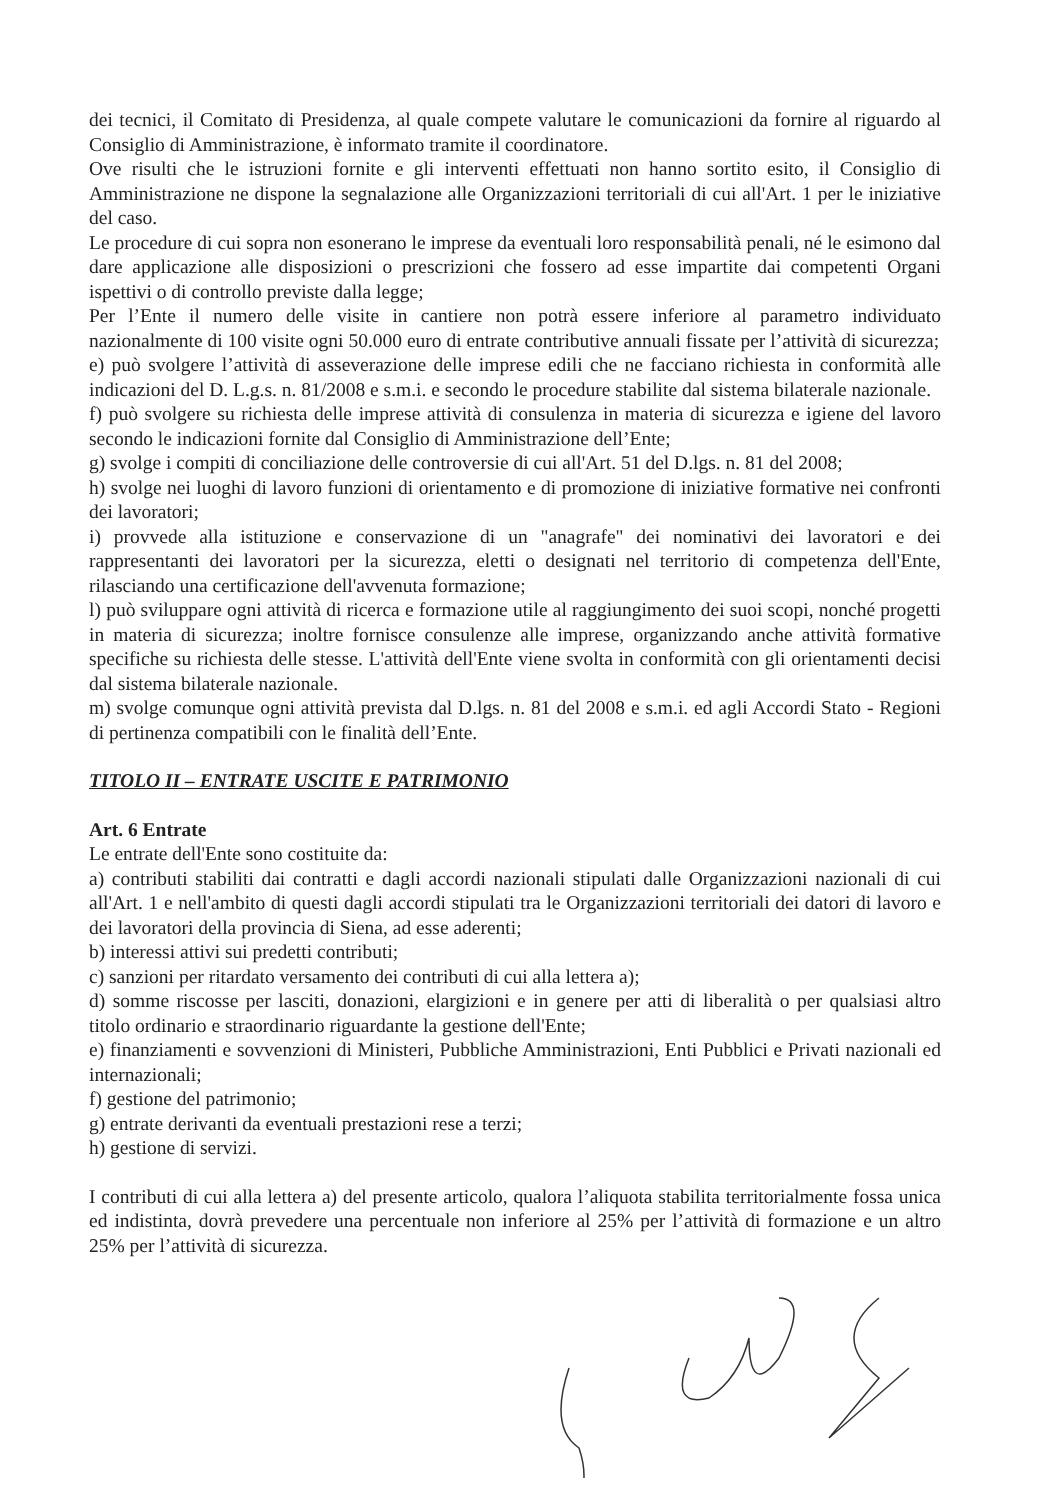dei tecnici, il Comitato di Presidenza, al quale compete valutare le comunicazioni da fornire al riguardo al Consiglio di Amministrazione, è informato tramite il coordinatore.
Ove risulti che le istruzioni fornite e gli interventi effettuati non hanno sortito esito, il Consiglio di Amministrazione ne dispone la segnalazione alle Organizzazioni territoriali di cui all'Art. 1 per le iniziative del caso.
Le procedure di cui sopra non esonerano le imprese da eventuali loro responsabilità penali, né le esimono dal dare applicazione alle disposizioni o prescrizioni che fossero ad esse impartite dai competenti Organi ispettivi o di controllo previste dalla legge;
Per l’Ente il numero delle visite in cantiere non potrà essere inferiore al parametro individuato nazionalmente di 100 visite ogni 50.000 euro di entrate contributive annuali fissate per l’attività di sicurezza;
e) può svolgere l’attività di asseverazione delle imprese edili che ne facciano richiesta in conformità alle indicazioni del D. L.g.s. n. 81/2008 e s.m.i. e secondo le procedure stabilite dal sistema bilaterale nazionale.
f) può svolgere su richiesta delle imprese attività di consulenza in materia di sicurezza e igiene del lavoro secondo le indicazioni fornite dal Consiglio di Amministrazione dell’Ente;
g) svolge i compiti di conciliazione delle controversie di cui all'Art. 51 del D.lgs. n. 81 del 2008;
h) svolge nei luoghi di lavoro funzioni di orientamento e di promozione di iniziative formative nei confronti dei lavoratori;
i) provvede alla istituzione e conservazione di un "anagrafe" dei nominativi dei lavoratori e dei rappresentanti dei lavoratori per la sicurezza, eletti o designati nel territorio di competenza dell'Ente, rilasciando una certificazione dell'avvenuta formazione;
l) può sviluppare ogni attività di ricerca e formazione utile al raggiungimento dei suoi scopi, nonché progetti in materia di sicurezza; inoltre fornisce consulenze alle imprese, organizzando anche attività formative specifiche su richiesta delle stesse. L'attività dell'Ente viene svolta in conformità con gli orientamenti decisi dal sistema bilaterale nazionale.
m) svolge comunque ogni attività prevista dal D.lgs. n. 81 del 2008 e s.m.i. ed agli Accordi Stato - Regioni di pertinenza compatibili con le finalità dell’Ente.
TITOLO II – ENTRATE USCITE E PATRIMONIO
Art. 6 Entrate
Le entrate dell'Ente sono costituite da:
a) contributi stabiliti dai contratti e dagli accordi nazionali stipulati dalle Organizzazioni nazionali di cui all'Art. 1 e nell'ambito di questi dagli accordi stipulati tra le Organizzazioni territoriali dei datori di lavoro e dei lavoratori della provincia di Siena, ad esse aderenti;
b) interessi attivi sui predetti contributi;
c) sanzioni per ritardato versamento dei contributi di cui alla lettera a);
d) somme riscosse per lasciti, donazioni, elargizioni e in genere per atti di liberalità o per qualsiasi altro titolo ordinario e straordinario riguardante la gestione dell'Ente;
e) finanziamenti e sovvenzioni di Ministeri, Pubbliche Amministrazioni, Enti Pubblici e Privati nazionali ed internazionali;
f) gestione del patrimonio;
g) entrate derivanti da eventuali prestazioni rese a terzi;
h) gestione di servizi.
I contributi di cui alla lettera a) del presente articolo, qualora l’aliquota stabilita territorialmente fossa unica ed indistinta, dovrà prevedere una percentuale non inferiore al 25% per l’attività di formazione e un altro 25% per l’attività di sicurezza.